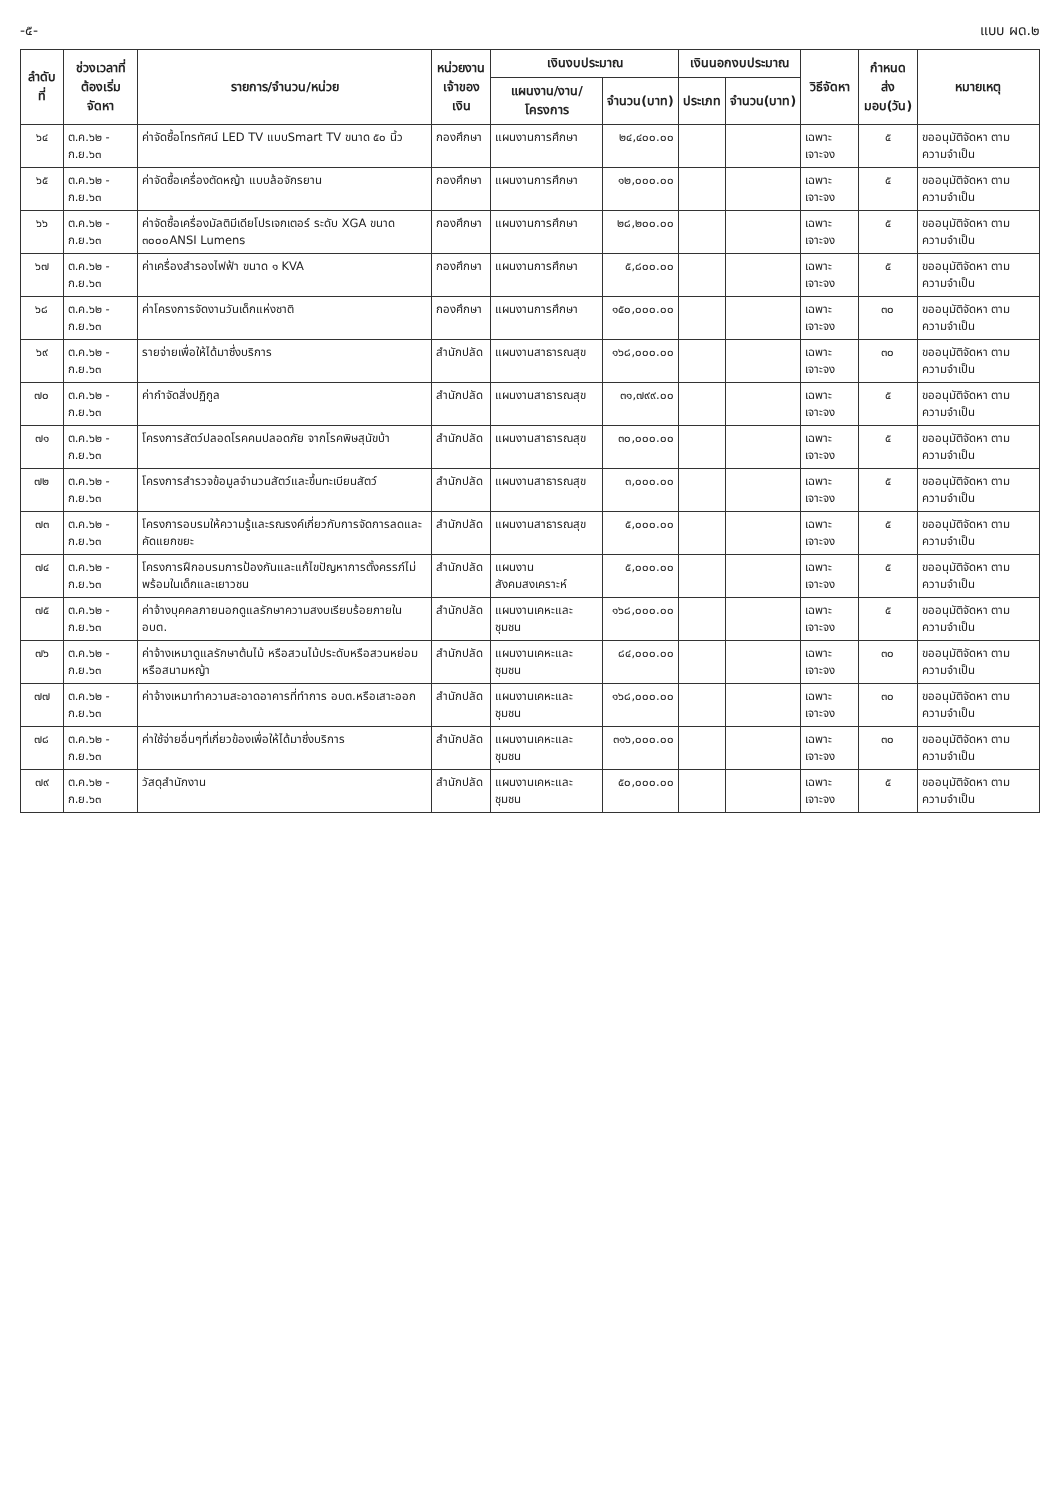-๕- แบบ ผด.๒
| ลำดับที่ | ช่วงเวลาที่ ต้องเริ่มจัดหา | รายการ/จำนวน/หน่วย | หน่วยงาน เจ้าของเงิน | เงินงบประมาณ | | เงินนอกงบประมาณ | | วิธีจัดหา | กำหนดส่ง มอบ(วัน) | หมายเหตุ |
| --- | --- | --- | --- | --- | --- | --- | --- | --- | --- | --- |
| | | | | แผนงาน/งาน/โครงการ | จำนวน(บาท) | ประเภท | จำนวน(บาท) | | | |
| ๖๔ | ต.ค.๖๒ - ก.ย.๖๓ | ค่าจัดซื้อโทรทัศน์ LED TV แบบSmart TV ขนาด ๕๐ นิ้ว | กองศึกษา | แผนงานการศึกษา | ๒๔,๔๐๐.๐๐ | | | เฉพาะเจาะจง | ๕ | ขออนุมัติจัดหา ตามความจำเป็น |
| ๖๕ | ต.ค.๖๒ - ก.ย.๖๓ | ค่าจัดซื้อเครื่องตัดหญ้า แบบล้อจักรยาน | กองศึกษา | แผนงานการศึกษา | ๑๒,๐๐๐.๐๐ | | | เฉพาะเจาะจง | ๕ | ขออนุมัติจัดหา ตามความจำเป็น |
| ๖๖ | ต.ค.๖๒ - ก.ย.๖๓ | ค่าจัดซื้อเครื่องมัลติมีเดียโปรเจกเตอร์ ระดับ XGA ขนาด ๓๐๐๐ANSI Lumens | กองศึกษา | แผนงานการศึกษา | ๒๘,๒๐๐.๐๐ | | | เฉพาะเจาะจง | ๕ | ขออนุมัติจัดหา ตามความจำเป็น |
| ๖๗ | ต.ค.๖๒ - ก.ย.๖๓ | ค่าเครื่องสำรองไฟฟ้า ขนาด ๑ KVA | กองศึกษา | แผนงานการศึกษา | ๕,๘๐๐.๐๐ | | | เฉพาะเจาะจง | ๕ | ขออนุมัติจัดหา ตามความจำเป็น |
| ๖๘ | ต.ค.๖๒ - ก.ย.๖๓ | ค่าโครงการจัดงานวันเด็กแห่งชาติ | กองศึกษา | แผนงานการศึกษา | ๑๕๐,๐๐๐.๐๐ | | | เฉพาะเจาะจง | ๓๐ | ขออนุมัติจัดหา ตามความจำเป็น |
| ๖๙ | ต.ค.๖๒ - ก.ย.๖๓ | รายจ่ายเพื่อให้ได้มาซึ่งบริการ | สำนักปลัด | แผนงานสาธารณสุข | ๑๖๘,๐๐๐.๐๐ | | | เฉพาะเจาะจง | ๓๐ | ขออนุมัติจัดหา ตามความจำเป็น |
| ๗๐ | ต.ค.๖๒ - ก.ย.๖๓ | ค่ากำจัดสิ่งปฏิกูล | สำนักปลัด | แผนงานสาธารณสุข | ๓๑,๗๙๙.๐๐ | | | เฉพาะเจาะจง | ๕ | ขออนุมัติจัดหา ตามความจำเป็น |
| ๗๑ | ต.ค.๖๒ - ก.ย.๖๓ | โครงการสัตว์ปลอดโรคคนปลอดภัย จากโรคพิษสุนัขบ้า | สำนักปลัด | แผนงานสาธารณสุข | ๓๐,๐๐๐.๐๐ | | | เฉพาะเจาะจง | ๕ | ขออนุมัติจัดหา ตามความจำเป็น |
| ๗๒ | ต.ค.๖๒ - ก.ย.๖๓ | โครงการสำรวจข้อมูลจำนวนสัตว์และขึ้นทะเบียนสัตว์ | สำนักปลัด | แผนงานสาธารณสุข | ๓,๐๐๐.๐๐ | | | เฉพาะเจาะจง | ๕ | ขออนุมัติจัดหา ตามความจำเป็น |
| ๗๓ | ต.ค.๖๒ - ก.ย.๖๓ | โครงการอบรมให้ความรู้และรณรงค์เกี่ยวกับการจัดการลดและคัดแยกขยะ | สำนักปลัด | แผนงานสาธารณสุข | ๕,๐๐๐.๐๐ | | | เฉพาะเจาะจง | ๕ | ขออนุมัติจัดหา ตามความจำเป็น |
| ๗๔ | ต.ค.๖๒ - ก.ย.๖๓ | โครงการฝึกอบรมการป้องกันและแก้ไขปัญหาการตั้งครรภ์ไม่พร้อมในเด็กและเยาวชน | สำนักปลัด | แผนงานสังคมสงเคราะห์ | ๕,๐๐๐.๐๐ | | | เฉพาะเจาะจง | ๕ | ขออนุมัติจัดหา ตามความจำเป็น |
| ๗๕ | ต.ค.๖๒ - ก.ย.๖๓ | ค่าจ้างบุคคลภายนอกดูแลรักษาความสงบเรียบร้อยภายใน อบต. | สำนักปลัด | แผนงานเคหะและชุมชน | ๑๖๘,๐๐๐.๐๐ | | | เฉพาะเจาะจง | ๕ | ขออนุมัติจัดหา ตามความจำเป็น |
| ๗๖ | ต.ค.๖๒ - ก.ย.๖๓ | ค่าจ้างเหมาดูแลรักษาต้นไม้ หรือสวนไม้ประดับหรือสวนหย่อมหรือสนามหญ้า | สำนักปลัด | แผนงานเคหะและชุมชน | ๘๔,๐๐๐.๐๐ | | | เฉพาะเจาะจง | ๓๐ | ขออนุมัติจัดหา ตามความจำเป็น |
| ๗๗ | ต.ค.๖๒ - ก.ย.๖๓ | ค่าจ้างเหมาทำความสะอาดอาคารที่ทำการ อบต.หรือเสาะออก | สำนักปลัด | แผนงานเคหะและชุมชน | ๑๖๘,๐๐๐.๐๐ | | | เฉพาะเจาะจง | ๓๐ | ขออนุมัติจัดหา ตามความจำเป็น |
| ๗๘ | ต.ค.๖๒ - ก.ย.๖๓ | ค่าใช้จ่ายอื่นๆที่เกี่ยวข้องเพื่อให้ได้มาซึ่งบริการ | สำนักปลัด | แผนงานเคหะและชุมชน | ๓๑๖,๐๐๐.๐๐ | | | เฉพาะเจาะจง | ๓๐ | ขออนุมัติจัดหา ตามความจำเป็น |
| ๗๙ | ต.ค.๖๒ - ก.ย.๖๓ | วัสดุสำนักงาน | สำนักปลัด | แผนงานเคหะและชุมชน | ๕๐,๐๐๐.๐๐ | | | เฉพาะเจาะจง | ๕ | ขออนุมัติจัดหา ตามความจำเป็น |